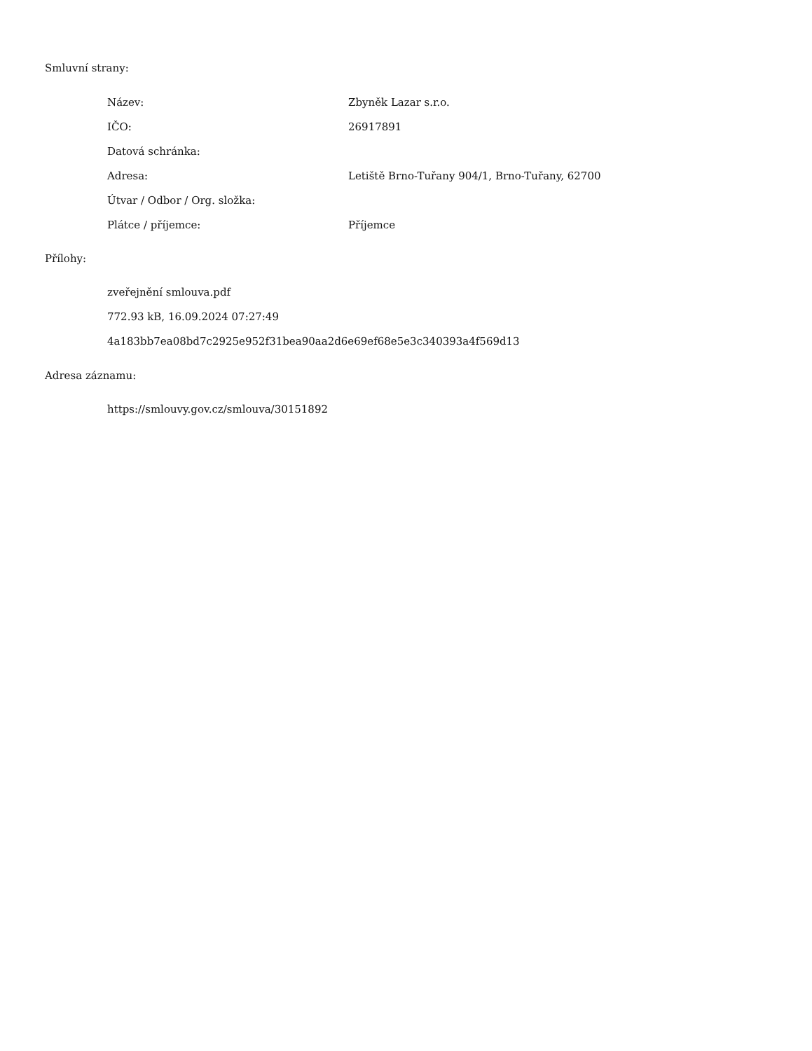Smluvní strany:
| Název: | Zbyněk Lazar s.r.o. |
| IČO: | 26917891 |
| Datová schránka: | |
| Adresa: | Letiště Brno-Tuřany 904/1, Brno-Tuřany, 62700 |
| Útvar / Odbor / Org. složka: | |
| Plátce / příjemce: | Příjemce |
Přílohy:
zveřejnění smlouva.pdf
772.93 kB, 16.09.2024 07:27:49
4a183bb7ea08bd7c2925e952f31bea90aa2d6e69ef68e5e3c340393a4f569d13
Adresa záznamu:
https://smlouvy.gov.cz/smlouva/30151892